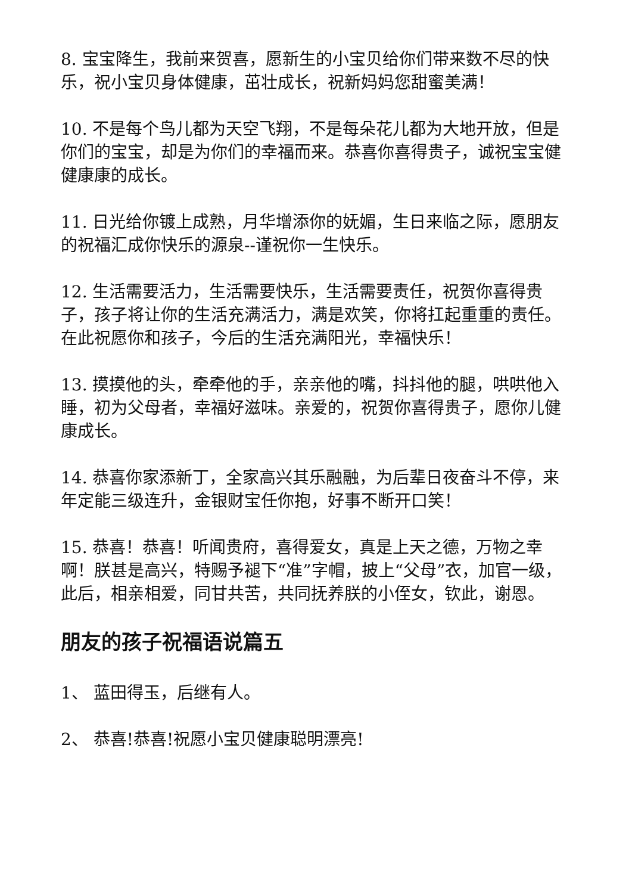8. 宝宝降生，我前来贺喜，愿新生的小宝贝给你们带来数不尽的快乐，祝小宝贝身体健康，茁壮成长，祝新妈妈您甜蜜美满！
10. 不是每个鸟儿都为天空飞翔，不是每朵花儿都为大地开放，但是你们的宝宝，却是为你们的幸福而来。恭喜你喜得贵子，诚祝宝宝健健康康的成长。
11. 日光给你镀上成熟，月华增添你的妩媚，生日来临之际，愿朋友的祝福汇成你快乐的源泉--谨祝你一生快乐。
12. 生活需要活力，生活需要快乐，生活需要责任，祝贺你喜得贵子，孩子将让你的生活充满活力，满是欢笑，你将扛起重重的责任。在此祝愿你和孩子，今后的生活充满阳光，幸福快乐！
13. 摸摸他的头，牵牵他的手，亲亲他的嘴，抖抖他的腿，哄哄他入睡，初为父母者，幸福好滋味。亲爱的，祝贺你喜得贵子，愿你儿健康成长。
14. 恭喜你家添新丁，全家高兴其乐融融，为后辈日夜奋斗不停，来年定能三级连升，金银财宝任你抱，好事不断开口笑！
15. 恭喜！恭喜！听闻贵府，喜得爱女，真是上天之德，万物之幸啊！朕甚是高兴，特赐予褪下“准”字帽，披上“父母”衣，加官一级，此后，相亲相爱，同甘共苦，共同抚养朕的小侄女，钦此，谢恩。
朋友的孩子祝福语说篇五
1、 蓝田得玉，后继有人。
2、 恭喜!恭喜!祝愿小宝贝健康聪明漂亮!